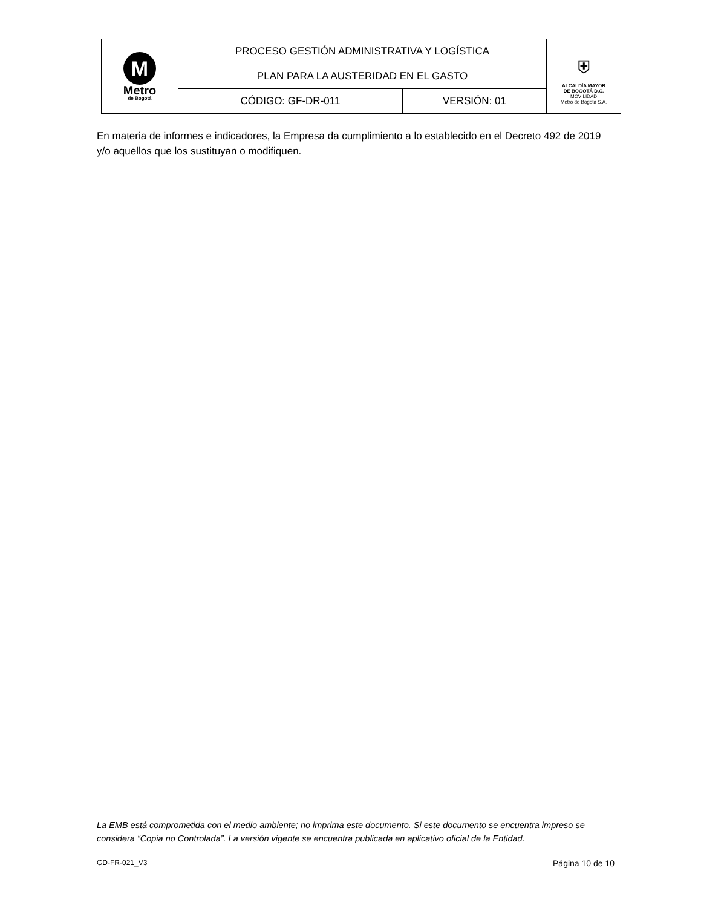| M Metro de Bogotá | PROCESO GESTIÓN ADMINISTRATIVA Y LOGÍSTICA | | ⛨ ALCALDÍA MAYOR DE BOGOTÁ D.C. MOVILIDAD Metro de Bogotá S.A. |
| | PLAN PARA LA AUSTERIDAD EN EL GASTO | | |
| | CÓDIGO: GF-DR-011 | VERSIÓN: 01 | |
En materia de informes e indicadores, la Empresa da cumplimiento a lo establecido en el Decreto 492 de 2019 y/o aquellos que los sustituyan o modifiquen.
La EMB está comprometida con el medio ambiente; no imprima este documento. Si este documento se encuentra impreso se considera “Copia no Controlada”. La versión vigente se encuentra publicada en aplicativo oficial de la Entidad.
GD-FR-021_V3 Página 10 de 10